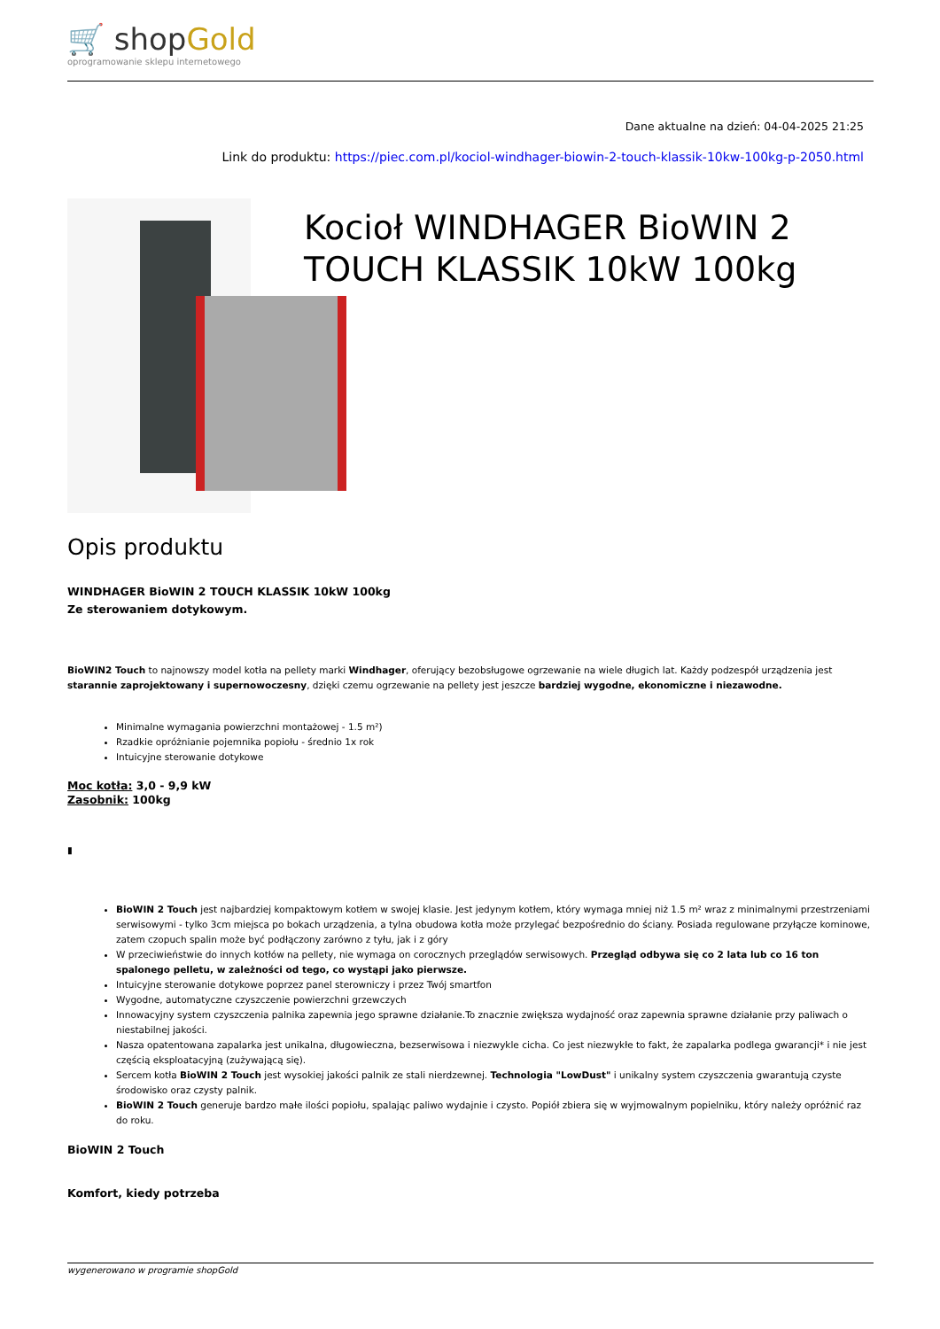🛒 shopGold
oprogramowanie sklepu internetowego
Dane aktualne na dzień: 04-04-2025 21:25
Link do produktu: https://piec.com.pl/kociol-windhager-biowin-2-touch-klassik-10kw-100kg-p-2050.html
Kocioł WINDHAGER BioWIN 2 TOUCH KLASSIK 10kW 100kg
Opis produktu
WINDHAGER BioWIN 2 TOUCH KLASSIK 10kW 100kg
Ze sterowaniem dotykowym.
BioWIN2 Touch to najnowszy model kotła na pellety marki Windhager, oferujący bezobsługowe ogrzewanie na wiele długich lat. Każdy podzespół urządzenia jest starannie zaprojektowany i supernowoczesny, dzięki czemu ogrzewanie na pellety jest jeszcze bardziej wygodne, ekonomiczne i niezawodne.
Minimalne wymagania powierzchni montażowej - 1.5 m²)
Rzadkie opróżnianie pojemnika popiołu - średnio 1x rok
Intuicyjne sterowanie dotykowe
Moc kotła: 3,0 - 9,9 kW
Zasobnik: 100kg
▮
BioWIN 2 Touch jest najbardziej kompaktowym kotłem w swojej klasie. Jest jedynym kotłem, który wymaga mniej niż 1.5 m² wraz z minimalnymi przestrzeniami serwisowymi - tylko 3cm miejsca po bokach urządzenia, a tylna obudowa kotła może przylegać bezpośrednio do ściany. Posiada regulowane przyłącze kominowe, zatem czopuch spalin może być podłączony zarówno z tyłu, jak i z góry
W przeciwieństwie do innych kotłów na pellety, nie wymaga on corocznych przeglądów serwisowych. Przegląd odbywa się co 2 lata lub co 16 ton spalonego pelletu, w zależności od tego, co wystąpi jako pierwsze.
Intuicyjne sterowanie dotykowe poprzez panel sterowniczy i przez Twój smartfon
Wygodne, automatyczne czyszczenie powierzchni grzewczych
Innowacyjny system czyszczenia palnika zapewnia jego sprawne działanie.To znacznie zwiększa wydajność oraz zapewnia sprawne działanie przy paliwach o niestabilnej jakości.
Nasza opatentowana zapalarka jest unikalna, długowieczna, bezserwisowa i niezwykle cicha. Co jest niezwykłe to fakt, że zapalarka podlega gwarancji* i nie jest częścią eksploatacyjną (zużywającą się).
Sercem kotła BioWIN 2 Touch jest wysokiej jakości palnik ze stali nierdzewnej. Technologia "LowDust" i unikalny system czyszczenia gwarantują czyste środowisko oraz czysty palnik.
BioWIN 2 Touch generuje bardzo małe ilości popiołu, spalając paliwo wydajnie i czysto. Popiół zbiera się w wyjmowalnym popielniku, który należy opróżnić raz do roku.
BioWIN 2 Touch
Komfort, kiedy potrzeba
wygenerowano w programie shopGold